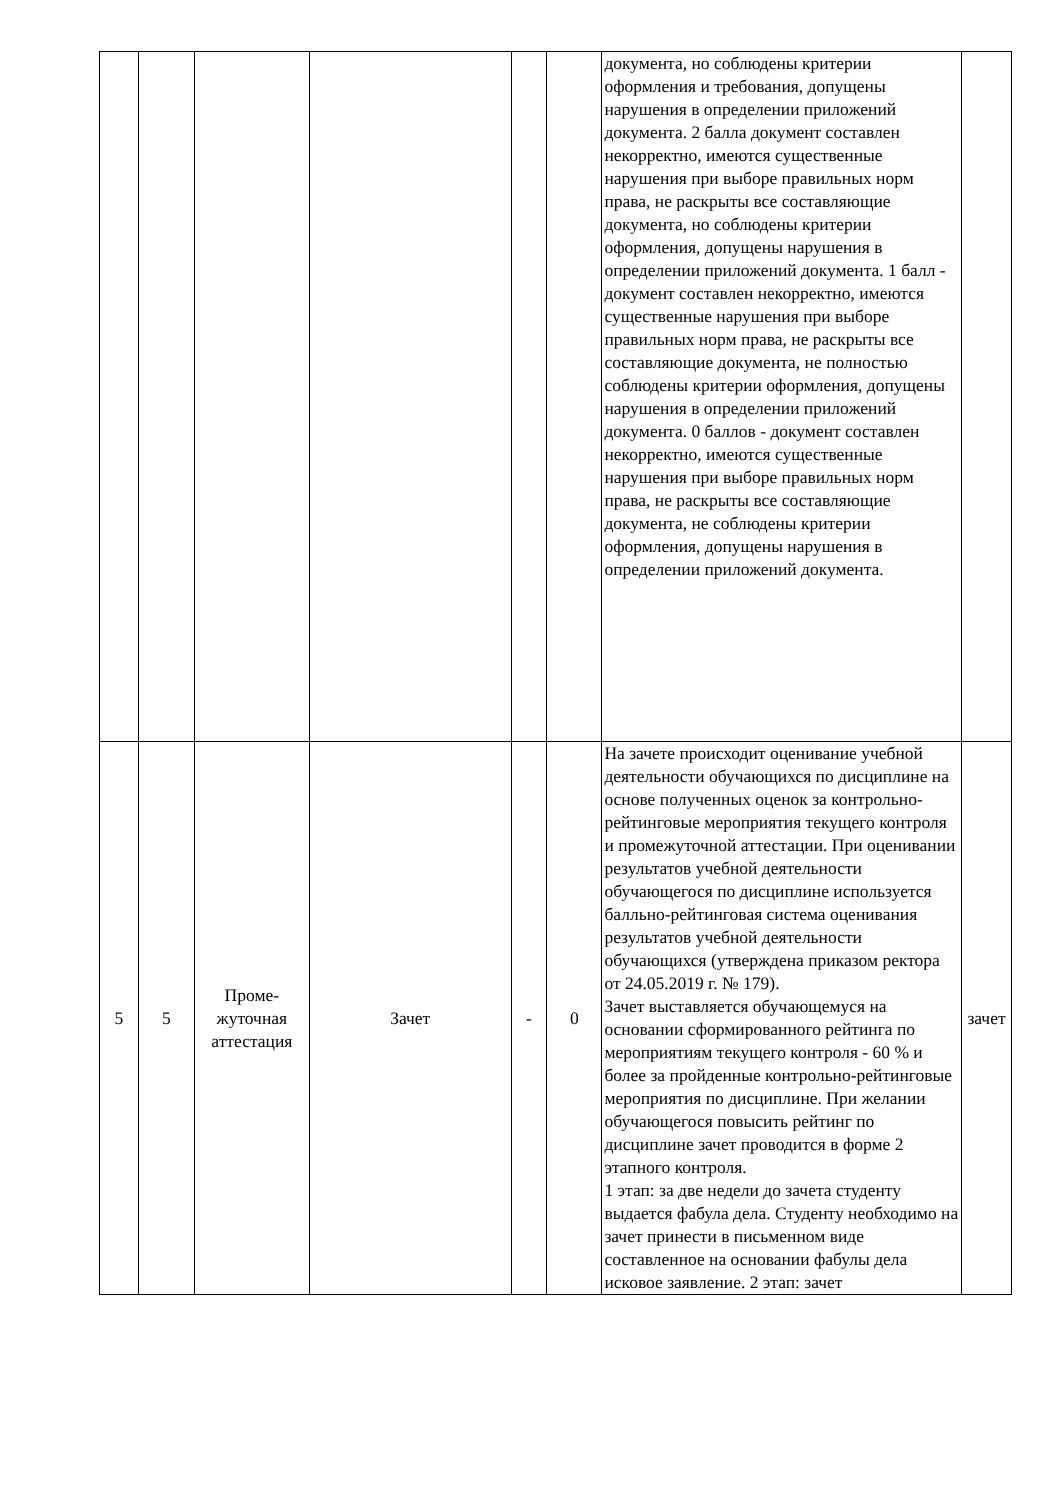| | | | | | | документа, но соблюдены критерии оформления и требования, допущены нарушения в определении приложений документа. 2 балла документ составлен некорректно, имеются существенные нарушения при выборе правильных норм права, не раскрыты все составляющие документа, но соблюдены критерии оформления, допущены нарушения в определении приложений документа. 1 балл - документ составлен некорректно, имеются существенные нарушения при выборе правильных норм права, не раскрыты все составляющие документа, не полностью соблюдены критерии оформления, допущены нарушения в определении приложений документа. 0 баллов - документ составлен некорректно, имеются существенные нарушения при выборе правильных норм права, не раскрыты все составляющие документа, не соблюдены критерии оформления, допущены нарушения в определении приложений документа. | |
| 5 | 5 | Проме- жуточная аттестация | Зачет | - | 0 | На зачете происходит оценивание учебной деятельности обучающихся по дисциплине на основе полученных оценок за контрольно-рейтинговые мероприятия текущего контроля и промежуточной аттестации. При оценивании результатов учебной деятельности обучающегося по дисциплине используется балльно-рейтинговая система оценивания результатов учебной деятельности обучающихся (утверждена приказом ректора от 24.05.2019 г. № 179). Зачет выставляется обучающемуся на основании сформированного рейтинга по мероприятиям текущего контроля - 60 % и более за пройденные контрольно-рейтинговые мероприятия по дисциплине. При желании обучающегося повысить рейтинг по дисциплине зачет проводится в форме 2 этапного контроля. 1 этап: за две недели до зачета студенту выдается фабула дела. Студенту необходимо на зачет принести в письменном виде составленное на основании фабулы дела исковое заявление. 2 этап: зачет | зачет |